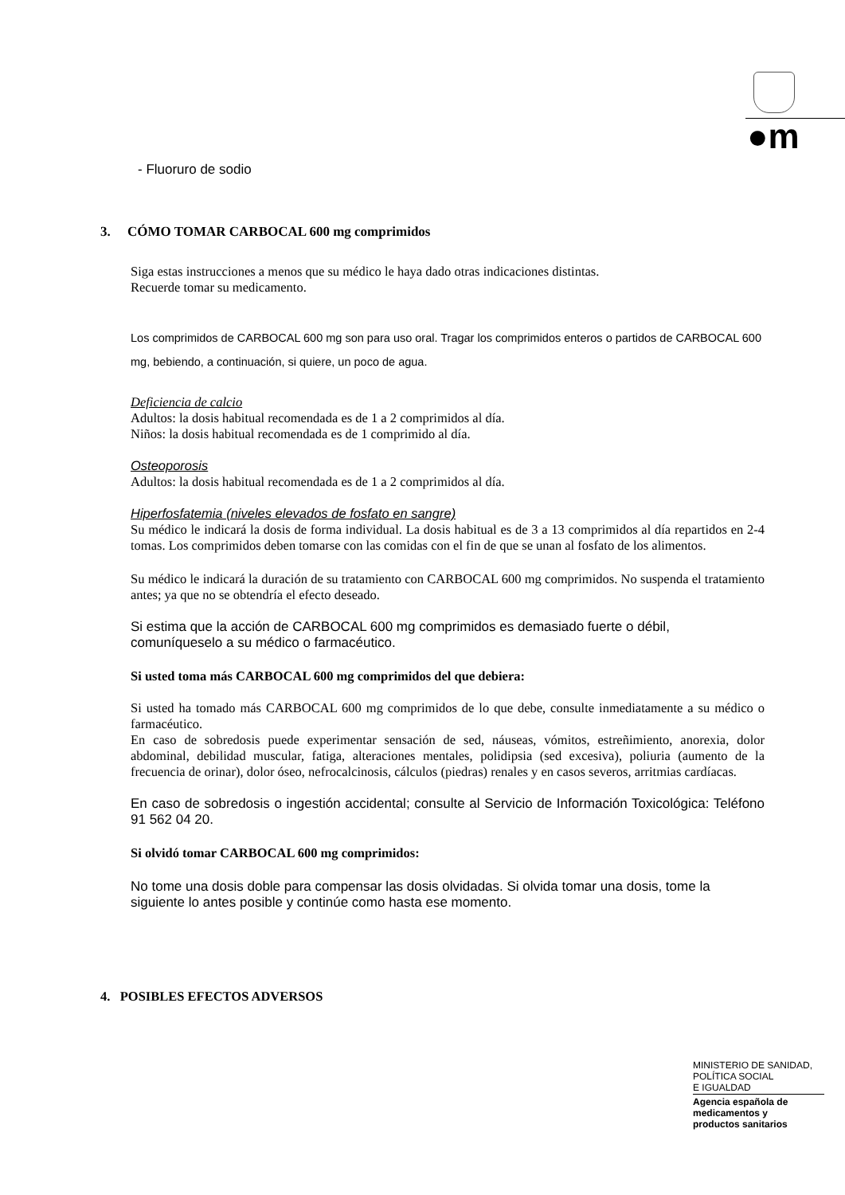●m
- Fluoruro de sodio
3. CÓMO TOMAR CARBOCAL 600 mg comprimidos
Siga estas instrucciones a menos que su médico le haya dado otras indicaciones distintas.
Recuerde tomar su medicamento.
Los comprimidos de CARBOCAL 600 mg son para uso oral. Tragar los comprimidos enteros o partidos de CARBOCAL 600 mg, bebiendo, a continuación, si quiere, un poco de agua.
Deficiencia de calcio
Adultos: la dosis habitual recomendada es de 1 a 2 comprimidos al día.
Niños: la dosis habitual recomendada es de 1 comprimido al día.
Osteoporosis
Adultos: la dosis habitual recomendada es de 1 a 2 comprimidos al día.
Hiperfosfatemia (niveles elevados de fosfato en sangre)
Su médico le indicará la dosis de forma individual. La dosis habitual es de 3 a 13 comprimidos al día repartidos en 2-4 tomas. Los comprimidos deben tomarse con las comidas con el fin de que se unan al fosfato de los alimentos.
Su médico le indicará la duración de su tratamiento con CARBOCAL 600 mg comprimidos. No suspenda el tratamiento antes; ya que no se obtendría el efecto deseado.
Si estima que la acción de CARBOCAL 600 mg comprimidos es demasiado fuerte o débil, comuníqueselo a su médico o farmacéutico.
Si usted toma más CARBOCAL 600 mg comprimidos del que debiera:
Si usted ha tomado más CARBOCAL 600 mg comprimidos de lo que debe, consulte inmediatamente a su médico o farmacéutico.
En caso de sobredosis puede experimentar sensación de sed, náuseas, vómitos, estreñimiento, anorexia, dolor abdominal, debilidad muscular, fatiga, alteraciones mentales, polidipsia (sed excesiva), poliuria (aumento de la frecuencia de orinar), dolor óseo, nefrocalcinosis, cálculos (piedras) renales y en casos severos, arritmias cardíacas.
En caso de sobredosis o ingestión accidental; consulte al Servicio de Información Toxicológica: Teléfono 91 562 04 20.
Si olvidó tomar CARBOCAL 600 mg comprimidos:
No tome una dosis doble para compensar las dosis olvidadas. Si olvida tomar una dosis, tome la siguiente lo antes posible y continúe como hasta ese momento.
4. POSIBLES EFECTOS ADVERSOS
MINISTERIO DE SANIDAD,
POLÍTICA SOCIAL
E IGUALDAD
Agencia española de
medicamentos y
productos sanitarios